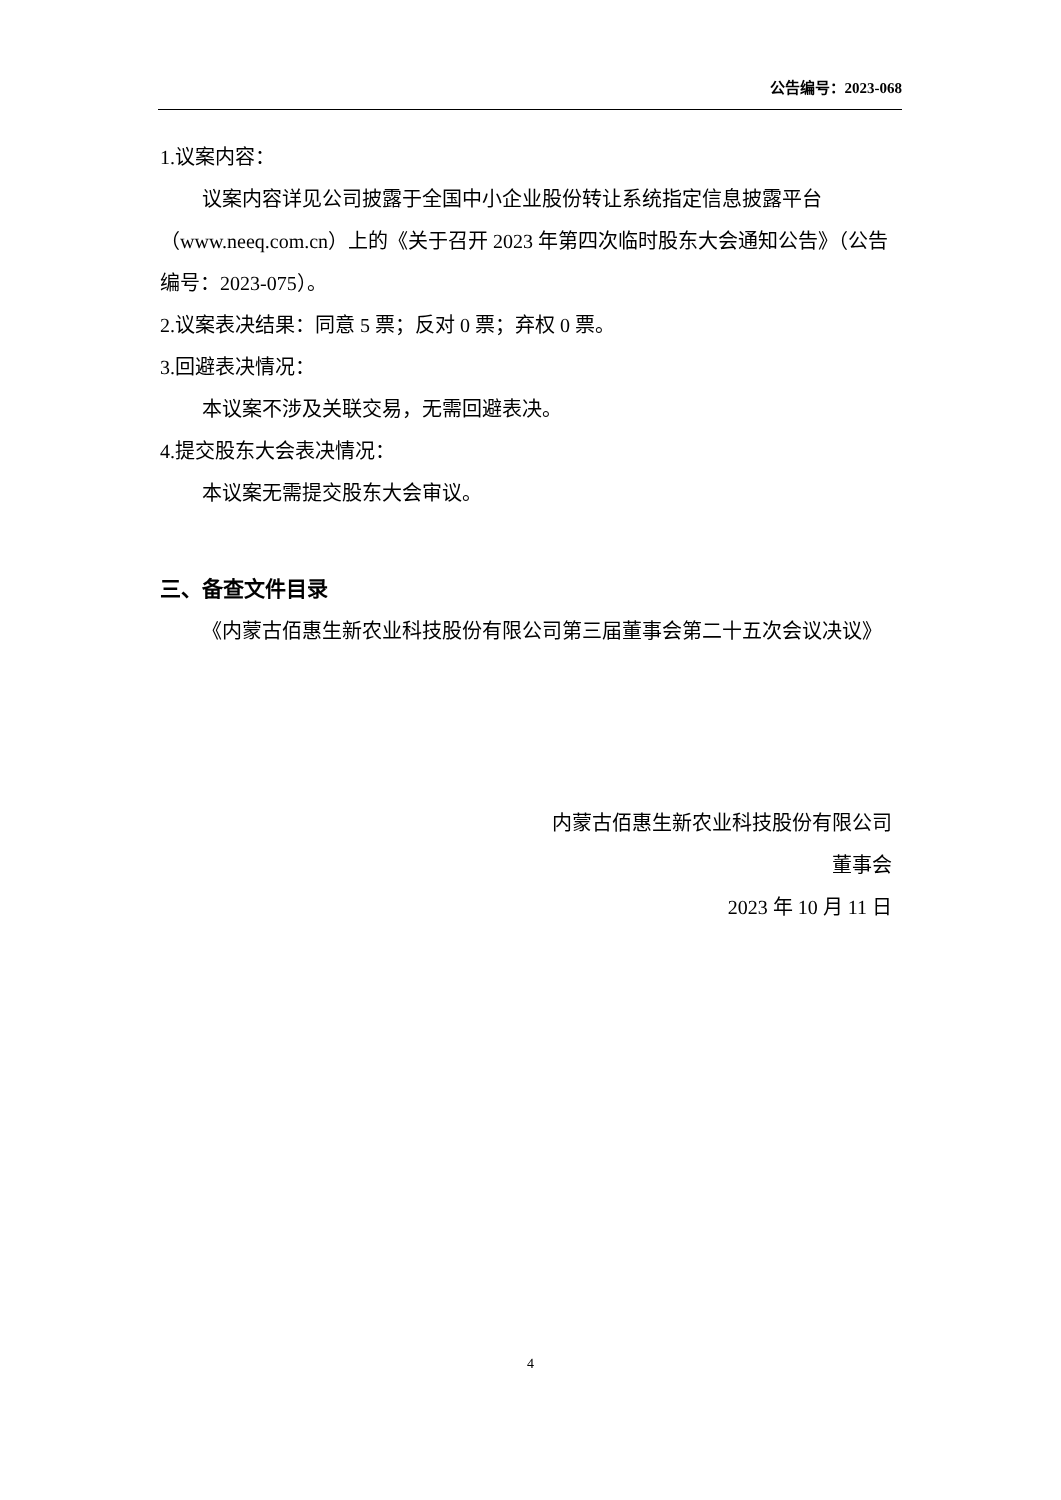公告编号：2023-068
1.议案内容：
议案内容详见公司披露于全国中小企业股份转让系统指定信息披露平台（www.neeq.com.cn）上的《关于召开 2023 年第四次临时股东大会通知公告》（公告编号：2023-075）。
2.议案表决结果：同意 5 票；反对 0 票；弃权 0 票。
3.回避表决情况：
本议案不涉及关联交易，无需回避表决。
4.提交股东大会表决情况：
本议案无需提交股东大会审议。
三、备查文件目录
《内蒙古佰惠生新农业科技股份有限公司第三届董事会第二十五次会议决议》
内蒙古佰惠生新农业科技股份有限公司
董事会
2023 年 10 月 11 日
4